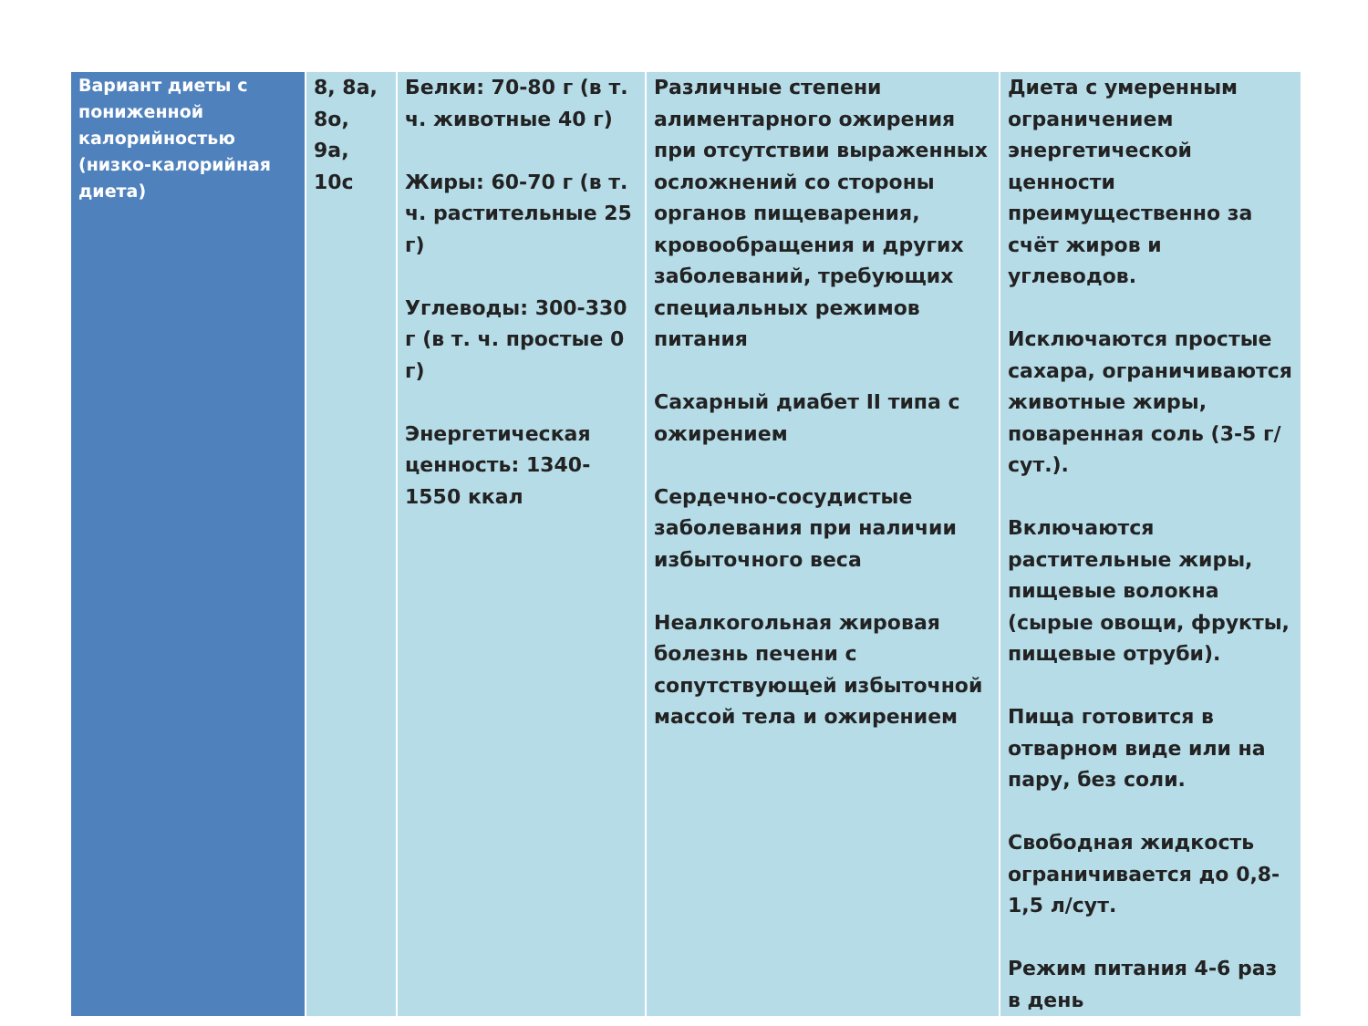| Вариант диеты с пониженной калорийностью (низко-калорийная диета) | 8, 8а, 8о, 9а, 10с | Белки: 70-80 г (в т. ч. животные 40 г) Жиры: 60-70 г (в т. ч. растительные 25 г) Углеводы: 300-330 г (в т. ч. простые 0 г) Энергетическая ценность: 1340-1550 ккал | Различные степени алиментарного ожирения при отсутствии выраженных осложнений со стороны органов пищеварения, кровообращения и других заболеваний, требующих специальных режимов питания Сахарный диабет II типа с ожирением Сердечно-сосудистые заболевания при наличии избыточного веса Неалкогольная жировая болезнь печени с сопутствующей избыточной массой тела и ожирением | Диета с умеренным ограничением энергетической ценности преимущественно за счёт жиров и углеводов. Исключаются простые сахара, ограничиваются животные жиры, поваренная соль (3-5 г/сут.). Включаются растительные жиры, пищевые волокна (сырые овощи, фрукты, пищевые отруби). Пища готовится в отварном виде или на пару, без соли. Свободная жидкость ограничивается до 0,8-1,5 л/сут. Режим питания 4-6 раз в день |